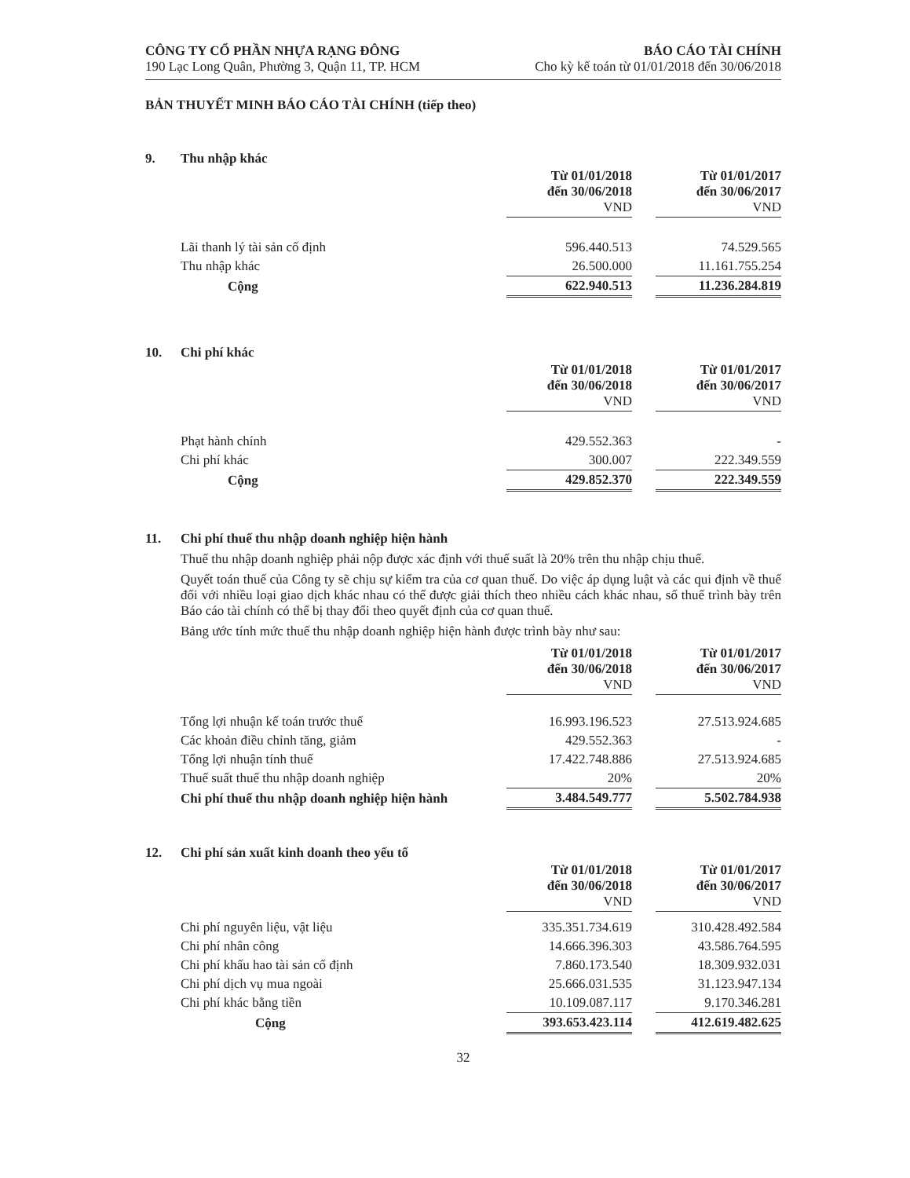CÔNG TY CỔ PHẦN NHỰA RẠNG ĐÔNG
190 Lạc Long Quân, Phường 3, Quận 11, TP. HCM
BÁO CÁO TÀI CHÍNH
Cho kỳ kế toán từ 01/01/2018 đến 30/06/2018
BẢN THUYẾT MINH BÁO CÁO TÀI CHÍNH (tiếp theo)
9. Thu nhập khác
| | Từ 01/01/2018 đến 30/06/2018 VND | | Từ 01/01/2017 đến 30/06/2017 VND |
| Lãi thanh lý tài sản cố định | 596.440.513 | | 74.529.565 |
| Thu nhập khác | 26.500.000 | | 11.161.755.254 |
| Cộng | 622.940.513 | | 11.236.284.819 |
10. Chi phí khác
| | Từ 01/01/2018 đến 30/06/2018 VND | | Từ 01/01/2017 đến 30/06/2017 VND |
| Phạt hành chính | 429.552.363 | | - |
| Chi phí khác | 300.007 | | 222.349.559 |
| Cộng | 429.852.370 | | 222.349.559 |
11. Chi phí thuế thu nhập doanh nghiệp hiện hành
Thuế thu nhập doanh nghiệp phải nộp được xác định với thuế suất là 20% trên thu nhập chịu thuế.
Quyết toán thuế của Công ty sẽ chịu sự kiểm tra của cơ quan thuế. Do việc áp dụng luật và các qui định về thuế đối với nhiều loại giao dịch khác nhau có thể được giải thích theo nhiều cách khác nhau, số thuế trình bày trên Báo cáo tài chính có thể bị thay đổi theo quyết định của cơ quan thuế.
Bảng ước tính mức thuế thu nhập doanh nghiệp hiện hành được trình bày như sau:
| | Từ 01/01/2018 đến 30/06/2018 VND | | Từ 01/01/2017 đến 30/06/2017 VND |
| Tổng lợi nhuận kế toán trước thuế | 16.993.196.523 | | 27.513.924.685 |
| Các khoản điều chỉnh tăng, giảm | 429.552.363 | | - |
| Tổng lợi nhuận tính thuế | 17.422.748.886 | | 27.513.924.685 |
| Thuế suất thuế thu nhập doanh nghiệp | 20% | | 20% |
| Chi phí thuế thu nhập doanh nghiệp hiện hành | 3.484.549.777 | | 5.502.784.938 |
12. Chi phí sản xuất kinh doanh theo yếu tố
| | Từ 01/01/2018 đến 30/06/2018 VND | | Từ 01/01/2017 đến 30/06/2017 VND |
| Chi phí nguyên liệu, vật liệu | 335.351.734.619 | | 310.428.492.584 |
| Chi phí nhân công | 14.666.396.303 | | 43.586.764.595 |
| Chi phí khấu hao tài sản cố định | 7.860.173.540 | | 18.309.932.031 |
| Chi phí dịch vụ mua ngoài | 25.666.031.535 | | 31.123.947.134 |
| Chi phí khác bằng tiền | 10.109.087.117 | | 9.170.346.281 |
| Cộng | 393.653.423.114 | | 412.619.482.625 |
32